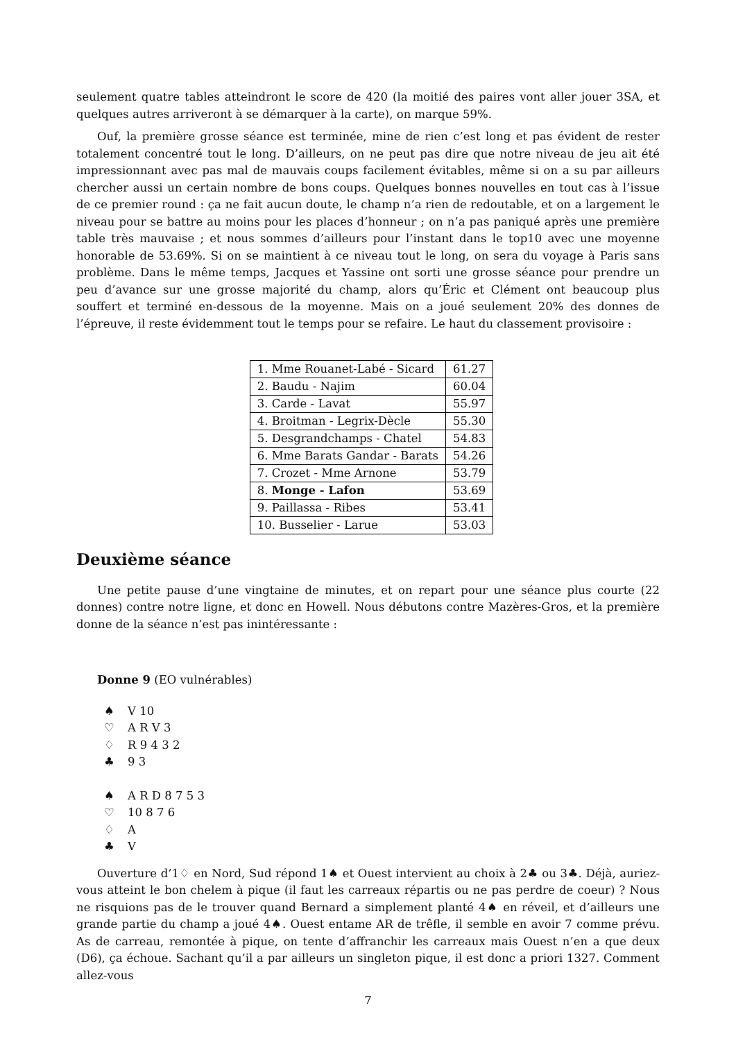seulement quatre tables atteindront le score de 420 (la moitié des paires vont aller jouer 3SA, et quelques autres arriveront à se démarquer à la carte), on marque 59%.
Ouf, la première grosse séance est terminée, mine de rien c’est long et pas évident de rester totalement concentré tout le long. D’ailleurs, on ne peut pas dire que notre niveau de jeu ait été impressionnant avec pas mal de mauvais coups facilement évitables, même si on a su par ailleurs chercher aussi un certain nombre de bons coups. Quelques bonnes nouvelles en tout cas à l’issue de ce premier round : ça ne fait aucun doute, le champ n’a rien de redoutable, et on a largement le niveau pour se battre au moins pour les places d’honneur ; on n’a pas paniqué après une première table très mauvaise ; et nous sommes d’ailleurs pour l’instant dans le top10 avec une moyenne honorable de 53.69%. Si on se maintient à ce niveau tout le long, on sera du voyage à Paris sans problème. Dans le même temps, Jacques et Yassine ont sorti une grosse séance pour prendre un peu d’avance sur une grosse majorité du champ, alors qu’Éric et Clément ont beaucoup plus souffert et terminé en-dessous de la moyenne. Mais on a joué seulement 20% des donnes de l’épreuve, il reste évidemment tout le temps pour se refaire. Le haut du classement provisoire :
| 1. Mme Rouanet-Labé - Sicard | 61.27 |
| 2. Baudu - Najim | 60.04 |
| 3. Carde - Lavat | 55.97 |
| 4. Broitman - Legrix-Dècle | 55.30 |
| 5. Desgrandchamps - Chatel | 54.83 |
| 6. Mme Barats Gandar - Barats | 54.26 |
| 7. Crozet - Mme Arnone | 53.79 |
| 8. Monge - Lafon | 53.69 |
| 9. Paillassa - Ribes | 53.41 |
| 10. Busselier - Larue | 53.03 |
Deuxième séance
Une petite pause d’une vingtaine de minutes, et on repart pour une séance plus courte (22 donnes) contre notre ligne, et donc en Howell. Nous débutons contre Mazères-Gros, et la première donne de la séance n’est pas inintéressante :
Donne 9 (EO vulnérables)
♠ V 10
♡ A R V 3
♢ R 9 4 3 2
♣ 9 3
♠ A R D 8 7 5 3
♡ 10 8 7 6
♢ A
♣ V
Ouverture d’1♢ en Nord, Sud répond 1♠ et Ouest intervient au choix à 2♣ ou 3♣. Déjà, auriez-vous atteint le bon chelem à pique (il faut les carreaux répartis ou ne pas perdre de coeur) ? Nous ne risquions pas de le trouver quand Bernard a simplement planté 4♠ en réveil, et d’ailleurs une grande partie du champ a joué 4♠. Ouest entame AR de trêfle, il semble en avoir 7 comme prévu. As de carreau, remontée à pique, on tente d’affranchir les carreaux mais Ouest n’en a que deux (D6), ça échoue. Sachant qu’il a par ailleurs un singleton pique, il est donc a priori 1327. Comment allez-vous
7